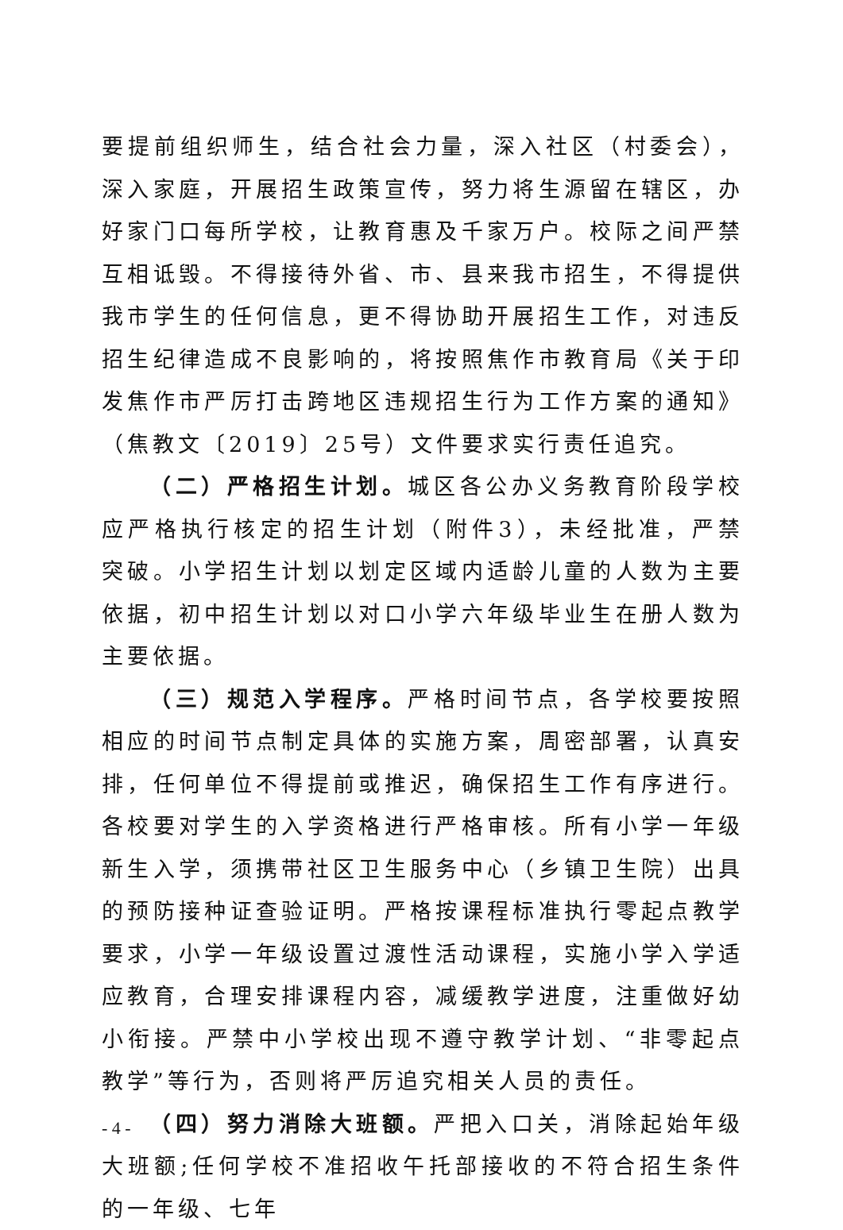要提前组织师生，结合社会力量，深入社区（村委会），深入家庭，开展招生政策宣传，努力将生源留在辖区，办好家门口每所学校，让教育惠及千家万户。校际之间严禁互相诋毁。不得接待外省、市、县来我市招生，不得提供我市学生的任何信息，更不得协助开展招生工作，对违反招生纪律造成不良影响的，将按照焦作市教育局《关于印发焦作市严厉打击跨地区违规招生行为工作方案的通知》（焦教文〔2019〕25号）文件要求实行责任追究。
（二）严格招生计划。城区各公办义务教育阶段学校应严格执行核定的招生计划（附件3），未经批准，严禁突破。小学招生计划以划定区域内适龄儿童的人数为主要依据，初中招生计划以对口小学六年级毕业生在册人数为主要依据。
（三）规范入学程序。严格时间节点，各学校要按照相应的时间节点制定具体的实施方案，周密部署，认真安排，任何单位不得提前或推迟，确保招生工作有序进行。各校要对学生的入学资格进行严格审核。所有小学一年级新生入学，须携带社区卫生服务中心（乡镇卫生院）出具的预防接种证查验证明。严格按课程标准执行零起点教学要求，小学一年级设置过渡性活动课程，实施小学入学适应教育，合理安排课程内容，减缓教学进度，注重做好幼小衔接。严禁中小学校出现不遵守教学计划、“非零起点教学”等行为，否则将严厉追究相关人员的责任。
（四）努力消除大班额。严把入口关，消除起始年级大班额;任何学校不准招收午托部接收的不符合招生条件的一年级、七年
- 4 -